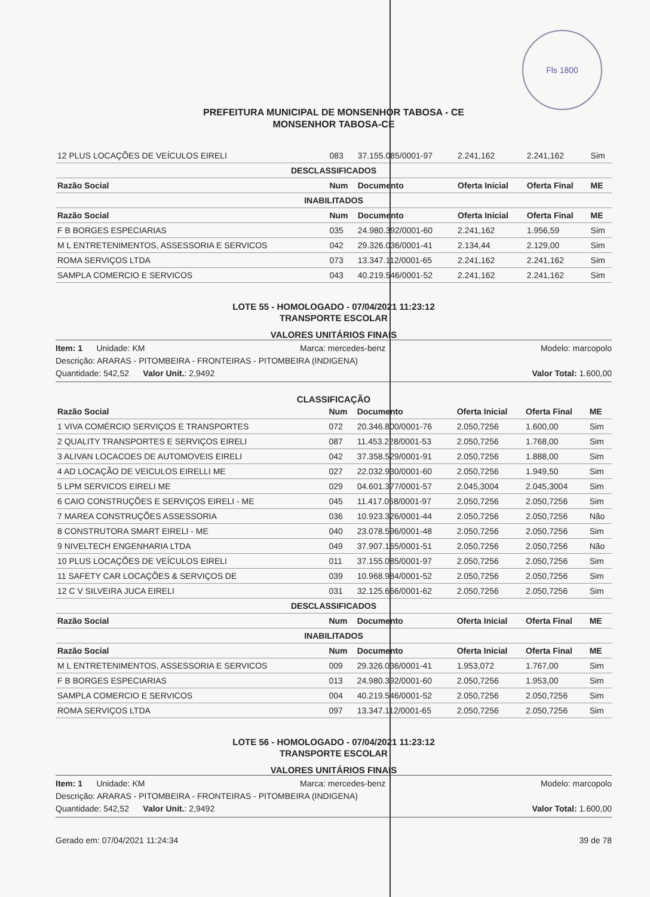Fls 1800
PREFEITURA MUNICIPAL DE MONSENHOR TABOSA - CE
MONSENHOR TABOSA-CE
| 12 PLUS LOCAÇÕES DE VEÍCULOS EIRELI | 083 | 37.155.085/0001-97 | 2.241,162 | 2.241,162 | Sim |
| DESCLASSIFICADOS | | | | | |
| Razão Social | Num | Documento | Oferta Inicial | Oferta Final | ME |
| INABILITADOS | | | | | |
| Razão Social | Num | Documento | Oferta Inicial | Oferta Final | ME |
| F B BORGES ESPECIARIAS | 035 | 24.980.392/0001-60 | 2.241,162 | 1.956,59 | Sim |
| M L ENTRETENIMENTOS, ASSESSORIA E SERVICOS | 042 | 29.326.036/0001-41 | 2.134,44 | 2.129,00 | Sim |
| ROMA SERVIÇOS LTDA | 073 | 13.347.112/0001-65 | 2.241,162 | 2.241,162 | Sim |
| SAMPLA COMERCIO E SERVICOS | 043 | 40.219.546/0001-52 | 2.241,162 | 2.241,162 | Sim |
LOTE 55 - HOMOLOGADO - 07/04/2021 11:23:12
TRANSPORTE ESCOLAR
VALORES UNITÁRIOS FINAIS
Item: 1 Unidade: KM Marca: mercedes-benz Modelo: marcopolo
Descrição: ARARAS - PITOMBEIRA - FRONTEIRAS - PITOMBEIRA (INDIGENA)
Quantidade: 542,52 Valor Unit.: 2,9492 Valor Total: 1.600,00
CLASSIFICAÇÃO
| Razão Social | Num | Documento | Oferta Inicial | Oferta Final | ME |
| --- | --- | --- | --- | --- | --- |
| 1 VIVA COMÉRCIO SERVIÇOS E TRANSPORTES | 072 | 20.346.800/0001-76 | 2.050,7256 | 1.600,00 | Sim |
| 2 QUALITY TRANSPORTES E SERVIÇOS EIRELI | 087 | 11.453.228/0001-53 | 2.050,7256 | 1.768,00 | Sim |
| 3 ALIVAN LOCACOES DE AUTOMOVEIS EIRELI | 042 | 37.358.529/0001-91 | 2.050,7256 | 1.888,00 | Sim |
| 4 AD LOCAÇÃO DE VEICULOS EIRELLI ME | 027 | 22.032.930/0001-60 | 2.050,7256 | 1.949,50 | Sim |
| 5 LPM SERVICOS EIRELI ME | 029 | 04.601.377/0001-57 | 2.045,3004 | 2.045,3004 | Sim |
| 6 CAIO CONSTRUÇÕES E SERVIÇOS EIRELI - ME | 045 | 11.417.068/0001-97 | 2.050,7256 | 2.050,7256 | Sim |
| 7 MAREA CONSTRUÇÕES ASSESSORIA | 036 | 10.923.326/0001-44 | 2.050,7256 | 2.050,7256 | Não |
| 8 CONSTRUTORA SMART EIRELI - ME | 040 | 23.078.596/0001-48 | 2.050,7256 | 2.050,7256 | Sim |
| 9 NIVELTECH ENGENHARIA LTDA | 049 | 37.907.165/0001-51 | 2.050,7256 | 2.050,7256 | Não |
| 10 PLUS LOCAÇÕES DE VEÍCULOS EIRELI | 011 | 37.155.085/0001-97 | 2.050,7256 | 2.050,7256 | Sim |
| 11 SAFETY CAR LOCAÇÕES & SERVIÇOS DE | 039 | 10.968.984/0001-52 | 2.050,7256 | 2.050,7256 | Sim |
| 12 C V SILVEIRA JUCA EIRELI | 031 | 32.125.666/0001-62 | 2.050,7256 | 2.050,7256 | Sim |
| DESCLASSIFICADOS | | | | | |
| Razão Social | Num | Documento | Oferta Inicial | Oferta Final | ME |
| INABILITADOS | | | | | |
| Razão Social | Num | Documento | Oferta Inicial | Oferta Final | ME |
| M L ENTRETENIMENTOS, ASSESSORIA E SERVICOS | 009 | 29.326.036/0001-41 | 1.953,072 | 1.767,00 | Sim |
| F B BORGES ESPECIARIAS | 013 | 24.980.392/0001-60 | 2.050,7256 | 1.953,00 | Sim |
| SAMPLA COMERCIO E SERVICOS | 004 | 40.219.546/0001-52 | 2.050,7256 | 2.050,7256 | Sim |
| ROMA SERVIÇOS LTDA | 097 | 13.347.112/0001-65 | 2.050,7256 | 2.050,7256 | Sim |
LOTE 56 - HOMOLOGADO - 07/04/2021 11:23:12
TRANSPORTE ESCOLAR
VALORES UNITÁRIOS FINAIS
Item: 1 Unidade: KM Marca: mercedes-benz Modelo: marcopolo
Descrição: ARARAS - PITOMBEIRA - FRONTEIRAS - PITOMBEIRA (INDIGENA)
Quantidade: 542,52 Valor Unit.: 2,9492 Valor Total: 1.600,00
Gerado em: 07/04/2021 11:24:34 39 de 78